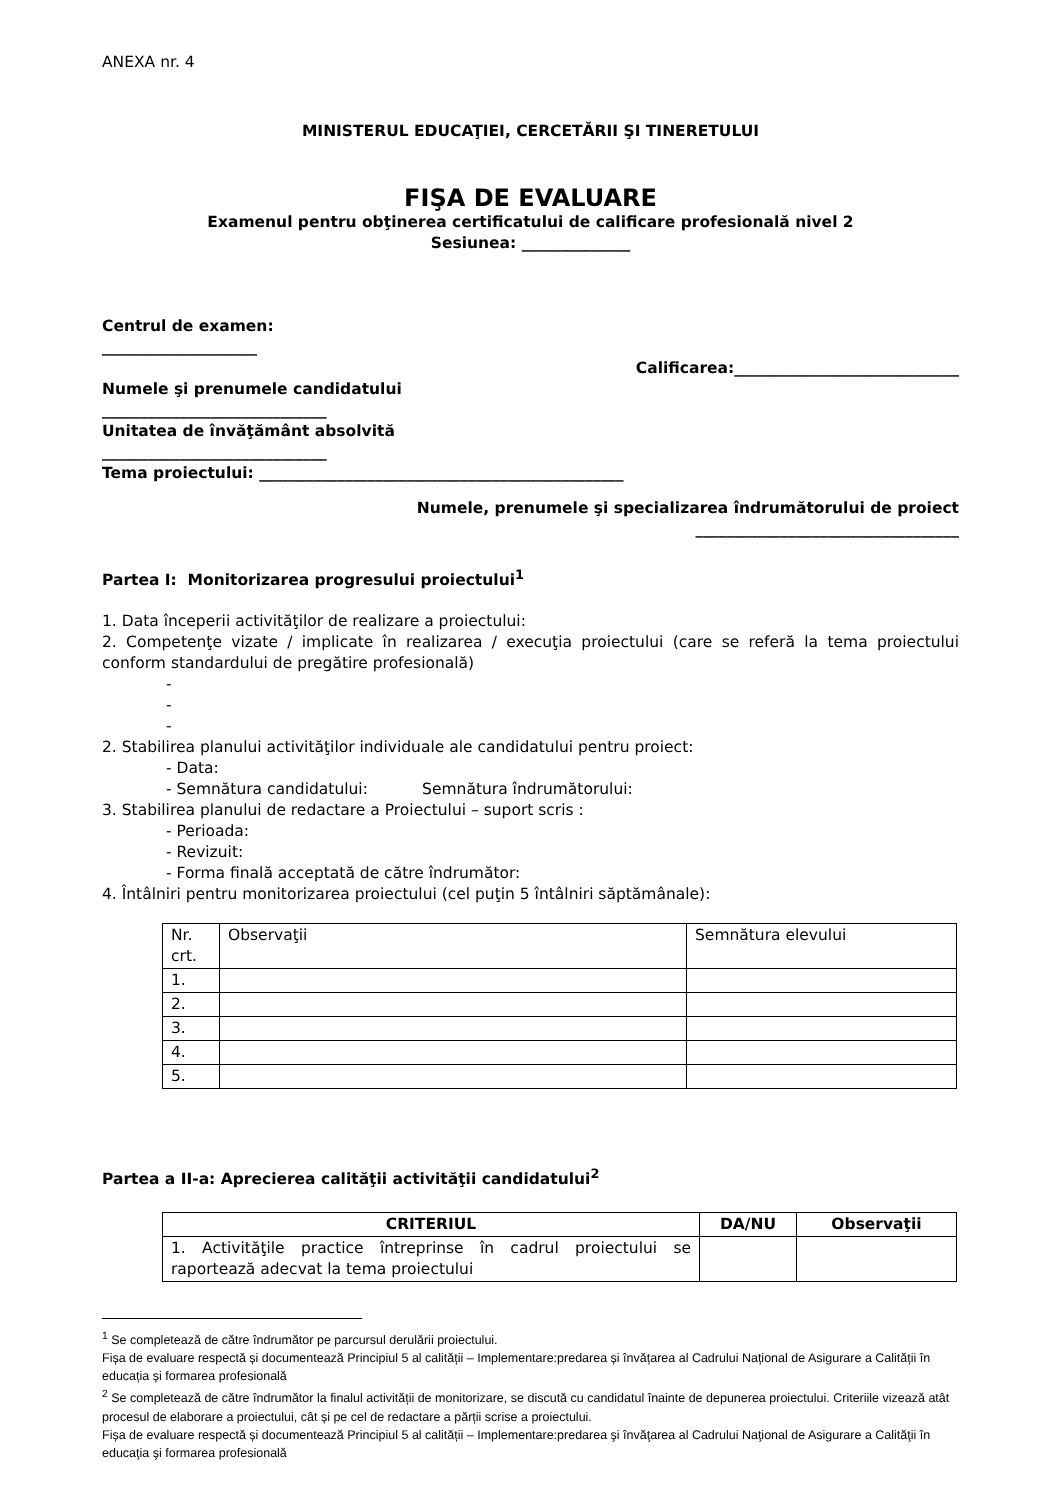ANEXA nr. 4
MINISTERUL EDUCAŢIEI, CERCETĂRII ŞI TINERETULUI
FIŞA DE EVALUARE
Examenul pentru obţinerea certificatului de calificare profesională nivel 2
Sesiunea: ______________
Centrul de examen:
____________________
Calificarea:_____________________________
Numele şi prenumele candidatului
_____________________________
Unitatea de învăţământ absolvită
_____________________________
Tema proiectului: _______________________________________________
Numele, prenumele şi specializarea îndrumătorului de proiect
__________________________________
Partea I: Monitorizarea progresului proiectului<sup>1</sup>
1. Data începerii activităţilor de realizare a proiectului:
2. Competenţe vizate / implicate în realizarea / execuţia proiectului (care se referă la tema proiectului conform standardului de pregătire profesională)
-
-
-
2. Stabilirea planului activităţilor individuale ale candidatului pentru proiect:
- Data:
- Semnătura candidatului: Semnătura îndrumătorului:
3. Stabilirea planului de redactare a Proiectului – suport scris :
- Perioada:
- Revizuit:
- Forma finală acceptată de către îndrumător:
4. Întâlniri pentru monitorizarea proiectului (cel puţin 5 întâlniri săptămânale):
| Nr. crt. | Observaţii | Semnătura elevului |
| 1. | | |
| 2. | | |
| 3. | | |
| 4. | | |
| 5. | | |
Partea a II-a: Aprecierea calităţii activităţii candidatului<sup>2</sup>
| CRITERIUL | DA/NU | Observaţii |
| --- | --- | --- |
| 1. Activităţile practice întreprinse în cadrul proiectului se raportează adecvat la tema proiectului | | |
<sup>1</sup> Se completează de către îndrumător pe parcursul derulării proiectului.
Fișa de evaluare respectă și documentează Principiul 5 al calității – Implementare:predarea și învățarea al Cadrului Național de Asigurare a Calității în educația și formarea profesională
<sup>2</sup> Se completează de către îndrumător la finalul activității de monitorizare, se discută cu candidatul înainte de depunerea proiectului. Criteriile vizează atât procesul de elaborare a proiectului, cât și pe cel de redactare a părții scrise a proiectului.
Fișa de evaluare respectă și documentează Principiul 5 al calității – Implementare:predarea şi învăţarea al Cadrului Naţional de Asigurare a Calităţii în educaţia şi formarea profesională